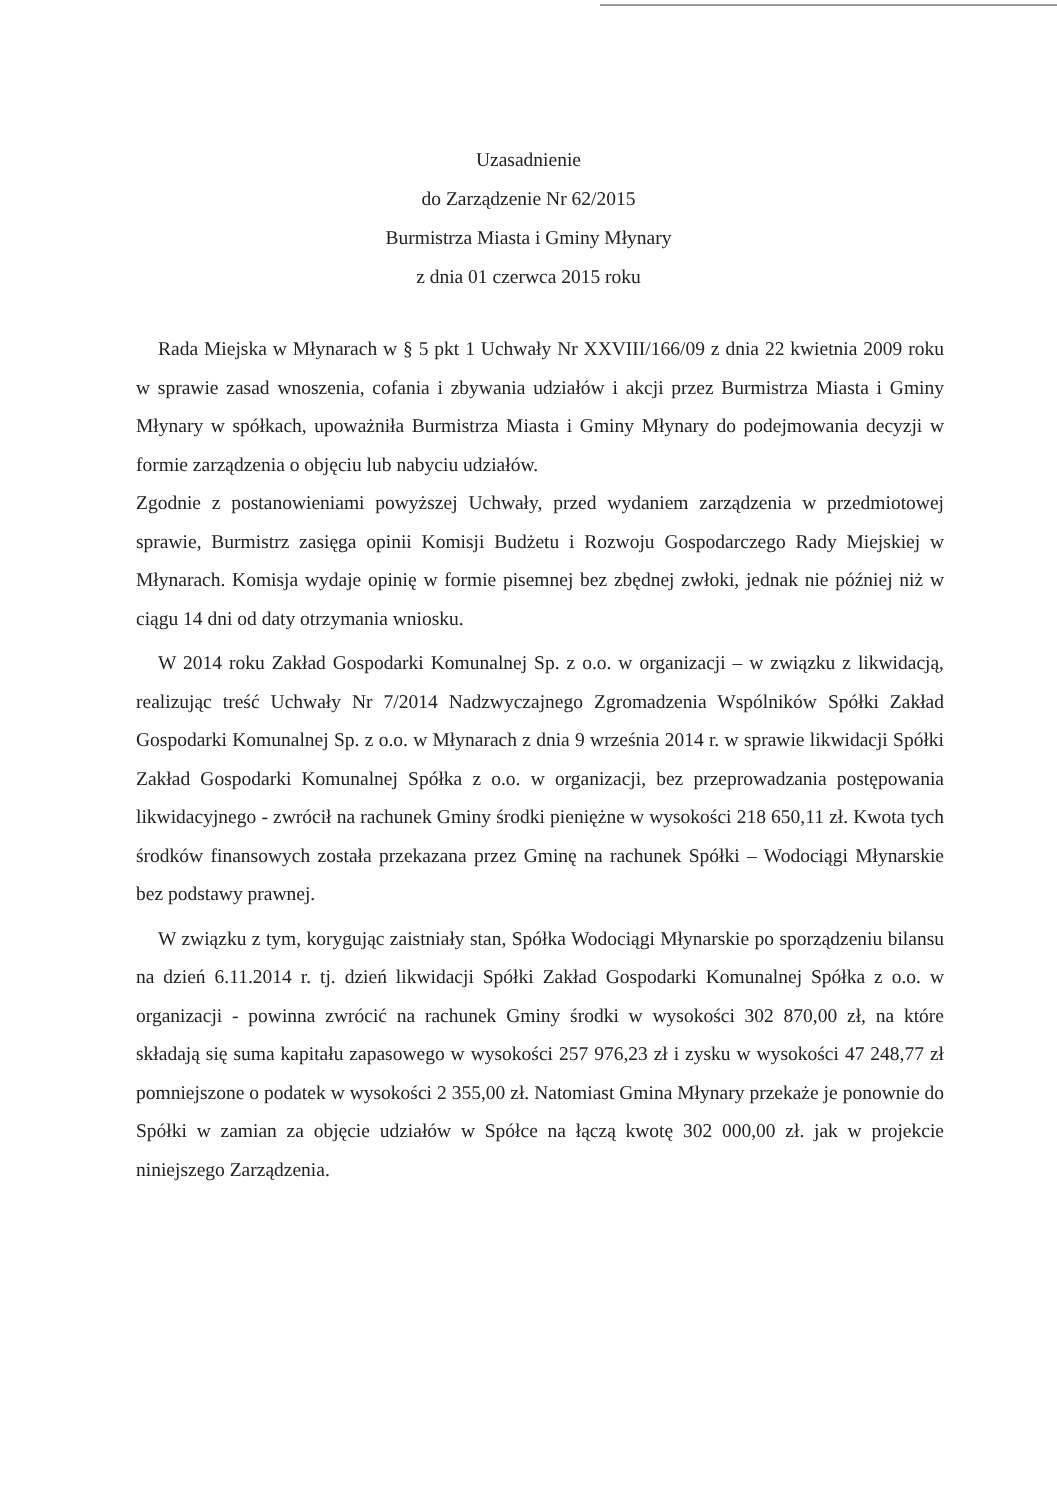Uzasadnienie
do Zarządzenie Nr 62/2015
Burmistrza Miasta i Gminy Młynary
z dnia 01 czerwca 2015 roku
Rada Miejska w Młynarach w § 5 pkt 1 Uchwały Nr XXVIII/166/09 z dnia 22 kwietnia 2009 roku w sprawie zasad wnoszenia, cofania i zbywania udziałów i akcji przez Burmistrza Miasta i Gminy Młynary w spółkach, upoważniła Burmistrza Miasta i Gminy Młynary do podejmowania decyzji w formie zarządzenia o objęciu lub nabyciu udziałów.
Zgodnie z postanowieniami powyższej Uchwały, przed wydaniem zarządzenia w przedmiotowej sprawie, Burmistrz zasięga opinii Komisji Budżetu i Rozwoju Gospodarczego Rady Miejskiej w Młynarach. Komisja wydaje opinię w formie pisemnej bez zbędnej zwłoki, jednak nie później niż w ciągu 14 dni od daty otrzymania wniosku.
W 2014 roku Zakład Gospodarki Komunalnej Sp. z o.o. w organizacji – w związku z likwidacją, realizując treść Uchwały Nr 7/2014 Nadzwyczajnego Zgromadzenia Wspólników Spółki Zakład Gospodarki Komunalnej Sp. z o.o. w Młynarach z dnia 9 września 2014 r. w sprawie likwidacji Spółki Zakład Gospodarki Komunalnej Spółka z o.o. w organizacji, bez przeprowadzania postępowania likwidacyjnego - zwrócił na rachunek Gminy środki pieniężne w wysokości 218 650,11 zł. Kwota tych środków finansowych została przekazana przez Gminę na rachunek Spółki – Wodociągi Młynarskie bez podstawy prawnej.
W związku z tym, korygując zaistniały stan, Spółka Wodociągi Młynarskie po sporządzeniu bilansu na dzień 6.11.2014 r. tj. dzień likwidacji Spółki Zakład Gospodarki Komunalnej Spółka z o.o. w organizacji - powinna zwrócić na rachunek Gminy środki w wysokości 302 870,00 zł, na które składają się suma kapitału zapasowego w wysokości 257 976,23 zł i zysku w wysokości 47 248,77 zł pomniejszone o podatek w wysokości 2 355,00 zł. Natomiast Gmina Młynary przekaże je ponownie do Spółki w zamian za objęcie udziałów w Spółce na łączą kwotę 302 000,00 zł. jak w projekcie niniejszego Zarządzenia.